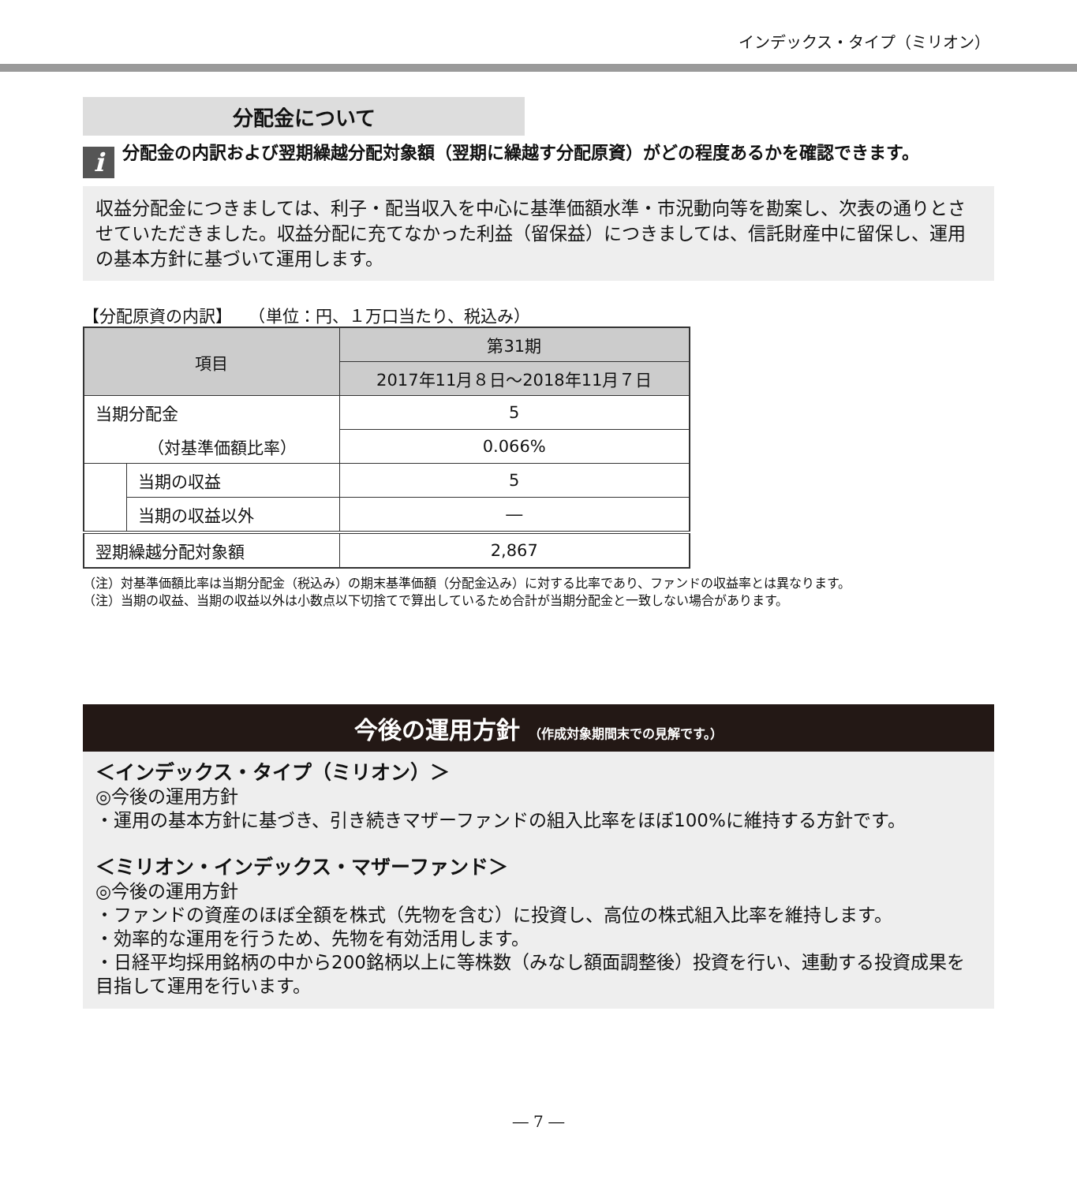インデックス・タイプ（ミリオン）
分配金について
i
分配金の内訳および翌期繰越分配対象額（翌期に繰越す分配原資）がどの程度あるかを確認できます。
収益分配金につきましては、利子・配当収入を中心に基準価額水準・市況動向等を勘案し、次表の通りとさせていただきました。収益分配に充てなかった利益（留保益）につきましては、信託財産中に留保し、運用の基本方針に基づいて運用します。
【分配原資の内訳】　　（単位：円、１万口当たり、税込み）
| 項目 | | 第31期 |
| --- | --- | --- |
| | | 2017年11月８日～2018年11月７日 |
| 当期分配金 | | 5 |
| （対基準価額比率） | | 0.066% |
| | 当期の収益 | 5 |
| | 当期の収益以外 | ― |
| 翌期繰越分配対象額 | | 2,867 |
（注）対基準価額比率は当期分配金（税込み）の期末基準価額（分配金込み）に対する比率であり、ファンドの収益率とは異なります。
（注）当期の収益、当期の収益以外は小数点以下切捨てで算出しているため合計が当期分配金と一致しない場合があります。
今後の運用方針 （作成対象期間末での見解です。）
＜インデックス・タイプ（ミリオン）＞
◎今後の運用方針
・運用の基本方針に基づき、引き続きマザーファンドの組入比率をほぼ100%に維持する方針です。
＜ミリオン・インデックス・マザーファンド＞
◎今後の運用方針
・ファンドの資産のほぼ全額を株式（先物を含む）に投資し、高位の株式組入比率を維持します。
・効率的な運用を行うため、先物を有効活用します。
・日経平均採用銘柄の中から200銘柄以上に等株数（みなし額面調整後）投資を行い、連動する投資成果を目指して運用を行います。
― 7 ―